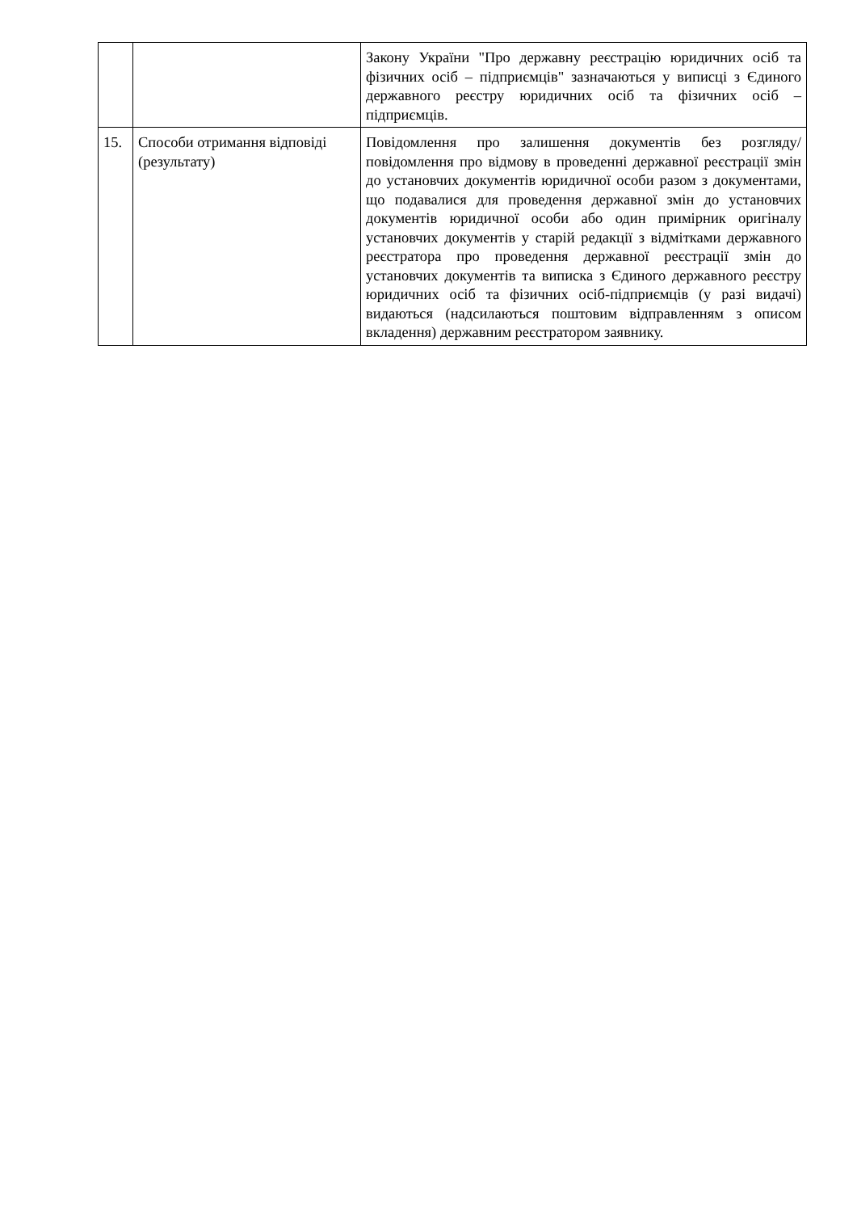| | | Закону України "Про державну реєстрацію юридичних осіб та фізичних осіб – підприємців" зазначаються у виписці з Єдиного державного реєстру юридичних осіб та фізичних осіб – підприємців. |
| 15. | Способи отримання відповіді (результату) | Повідомлення про залишення документів без розгляду/ повідомлення про відмову в проведенні державної реєстрації змін до установчих документів юридичної особи разом з документами, що подавалися для проведення державної змін до установчих документів юридичної особи або один примірник оригіналу установчих документів у старій редакції з відмітками державного реєстратора про проведення державної реєстрації змін до установчих документів та виписка з Єдиного державного реєстру юридичних осіб та фізичних осіб-підприємців (у разі видачі) видаються (надсилаються поштовим відправленням з описом вкладення) державним реєстратором заявнику. |